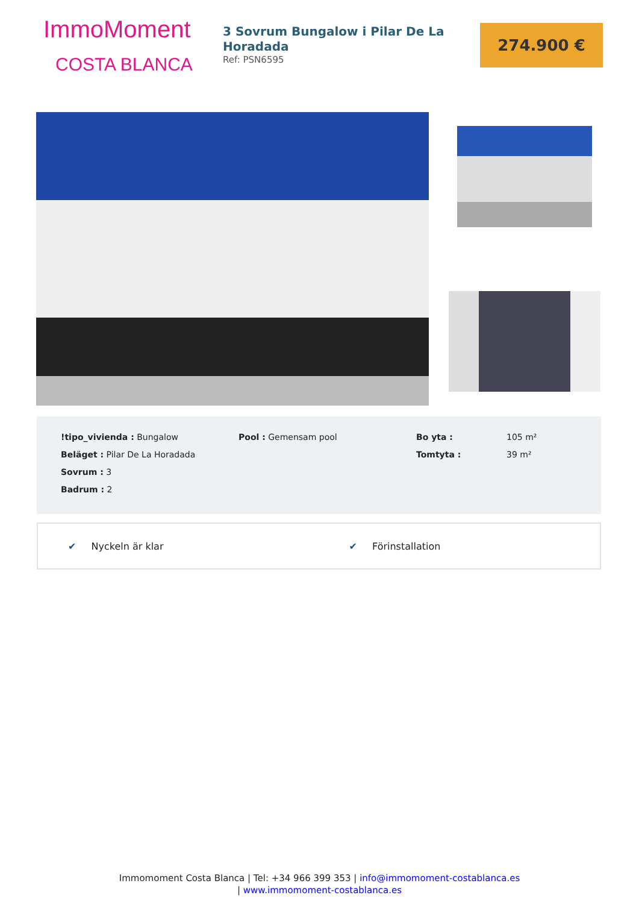ImmoMoment
COSTA BLANCA
3 Sovrum Bungalow i Pilar De La Horadada
Ref: PSN6595
274.900 €
!tipo_vivienda : Bungalow
Beläget : Pilar De La Horadada
Sovrum : 3
Badrum : 2
Pool : Gemensam pool Bo yta :
Tomtyta :
105 m²
39 m²
✔ Nyckeln är klar ✔ Förinstallation
Immomoment Costa Blanca | Tel: +34 966 399 353 | info@immomoment-costablanca.es
| www.immomoment-costablanca.es